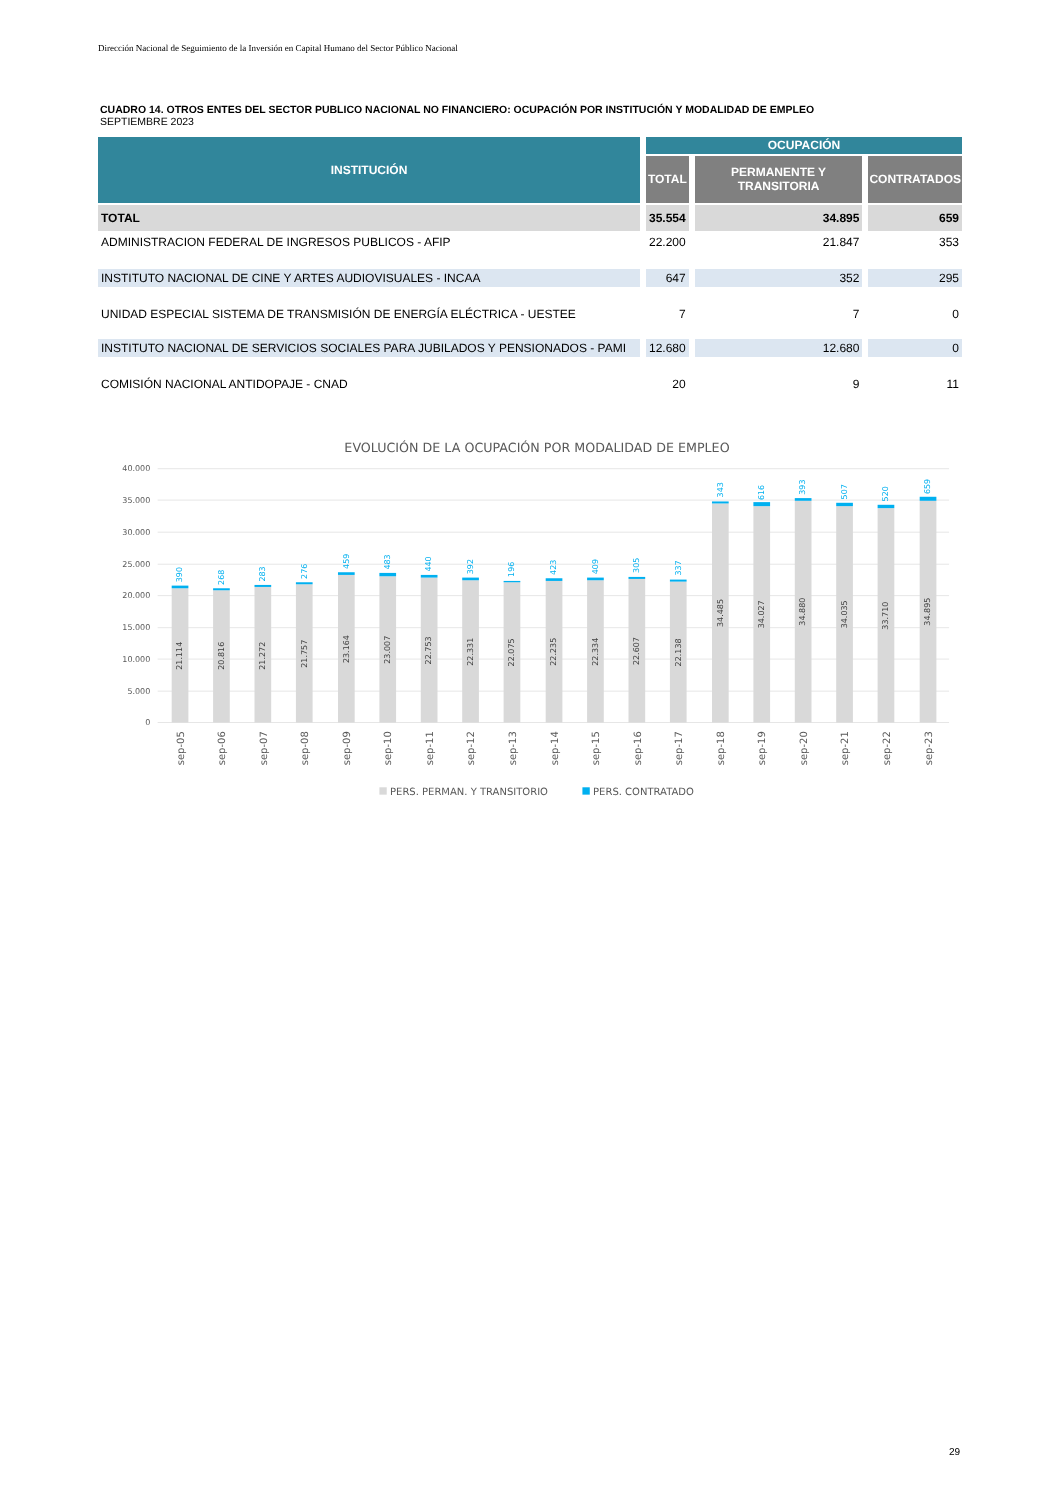Dirección Nacional de Seguimiento de la Inversión en Capital Humano del Sector Público Nacional
CUADRO 14. OTROS ENTES DEL SECTOR PUBLICO NACIONAL NO FINANCIERO: OCUPACIÓN POR INSTITUCIÓN Y MODALIDAD DE EMPLEO
SEPTIEMBRE 2023
| INSTITUCIÓN | OCUPACIÓN | | |
| --- | --- | --- | --- |
| | TOTAL | PERMANENTE Y TRANSITORIA | CONTRATADOS |
| TOTAL | 35.554 | 34.895 | 659 |
| ADMINISTRACION FEDERAL DE INGRESOS PUBLICOS - AFIP | 22.200 | 21.847 | 353 |
| INSTITUTO NACIONAL DE CINE Y ARTES AUDIOVISUALES - INCAA | 647 | 352 | 295 |
| UNIDAD ESPECIAL SISTEMA DE TRANSMISIÓN DE ENERGÍA ELÉCTRICA - UESTEE | 7 | 7 | 0 |
| INSTITUTO NACIONAL DE SERVICIOS SOCIALES PARA JUBILADOS Y PENSIONADOS - PAMI | 12.680 | 12.680 | 0 |
| COMISIÓN NACIONAL ANTIDOPAJE - CNAD | 20 | 9 | 11 |
EVOLUCIÓN DE LA OCUPACIÓN POR MODALIDAD DE EMPLEO
40.000
35.000
30.000
25.000
20.000
15.000
10.000
5.000
0
21.114
20.816
21.272
21.757
23.164
23.007
22.753
22.331
22.075
22.235
22.334
22.607
22.138
34.485
34.027
34.880
34.035
33.710
34.895
390
268
283
276
459
483
440
392
196
423
409
305
337
343
616
393
507
520
659
sep-05
sep-06
sep-07
sep-08
sep-09
sep-10
sep-11
sep-12
sep-13
sep-14
sep-15
sep-16
sep-17
sep-18
sep-19
sep-20
sep-21
sep-22
sep-23
PERS. PERMAN. Y TRANSITORIO
PERS. CONTRATADO
29